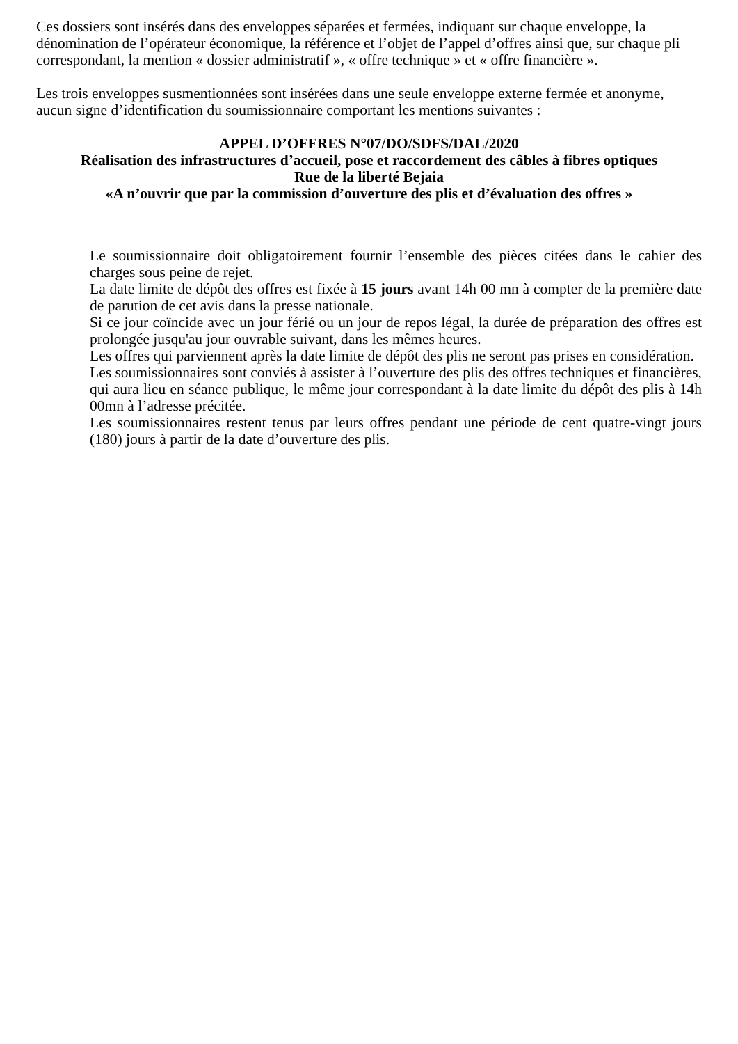Ces dossiers sont insérés dans des enveloppes séparées et fermées, indiquant sur chaque enveloppe, la dénomination de l’opérateur économique, la référence et l’objet de l’appel d’offres ainsi que, sur chaque pli correspondant, la mention « dossier administratif », « offre technique » et « offre financière ».
Les trois enveloppes susmentionnées sont insérées dans une seule enveloppe externe fermée et anonyme, aucun signe d’identification du soumissionnaire comportant les mentions suivantes :
APPEL D’OFFRES N°07/DO/SDFS/DAL/2020
Réalisation des infrastructures d’accueil, pose et raccordement des câbles à fibres optiques
Rue de la liberté Bejaia
«A n’ouvrir que par la commission d’ouverture des plis et d’évaluation des offres »
Le soumissionnaire doit obligatoirement fournir l’ensemble des pièces citées dans le cahier des charges sous peine de rejet.
La date limite de dépôt des offres est fixée à 15 jours avant 14h 00 mn à compter de la première date de parution de cet avis dans la presse nationale.
Si ce jour coïncide avec un jour férié ou un jour de repos légal, la durée de préparation des offres est prolongée jusqu'au jour ouvrable suivant, dans les mêmes heures.
Les offres qui parviennent après la date limite de dépôt des plis ne seront pas prises en considération.
Les soumissionnaires sont conviés à assister à l’ouverture des plis des offres techniques et financières, qui aura lieu en séance publique, le même jour correspondant à la date limite du dépôt des plis à 14h 00mn à l’adresse précitée.
Les soumissionnaires restent tenus par leurs offres pendant une période de cent quatre-vingt jours (180) jours à partir de la date d’ouverture des plis.